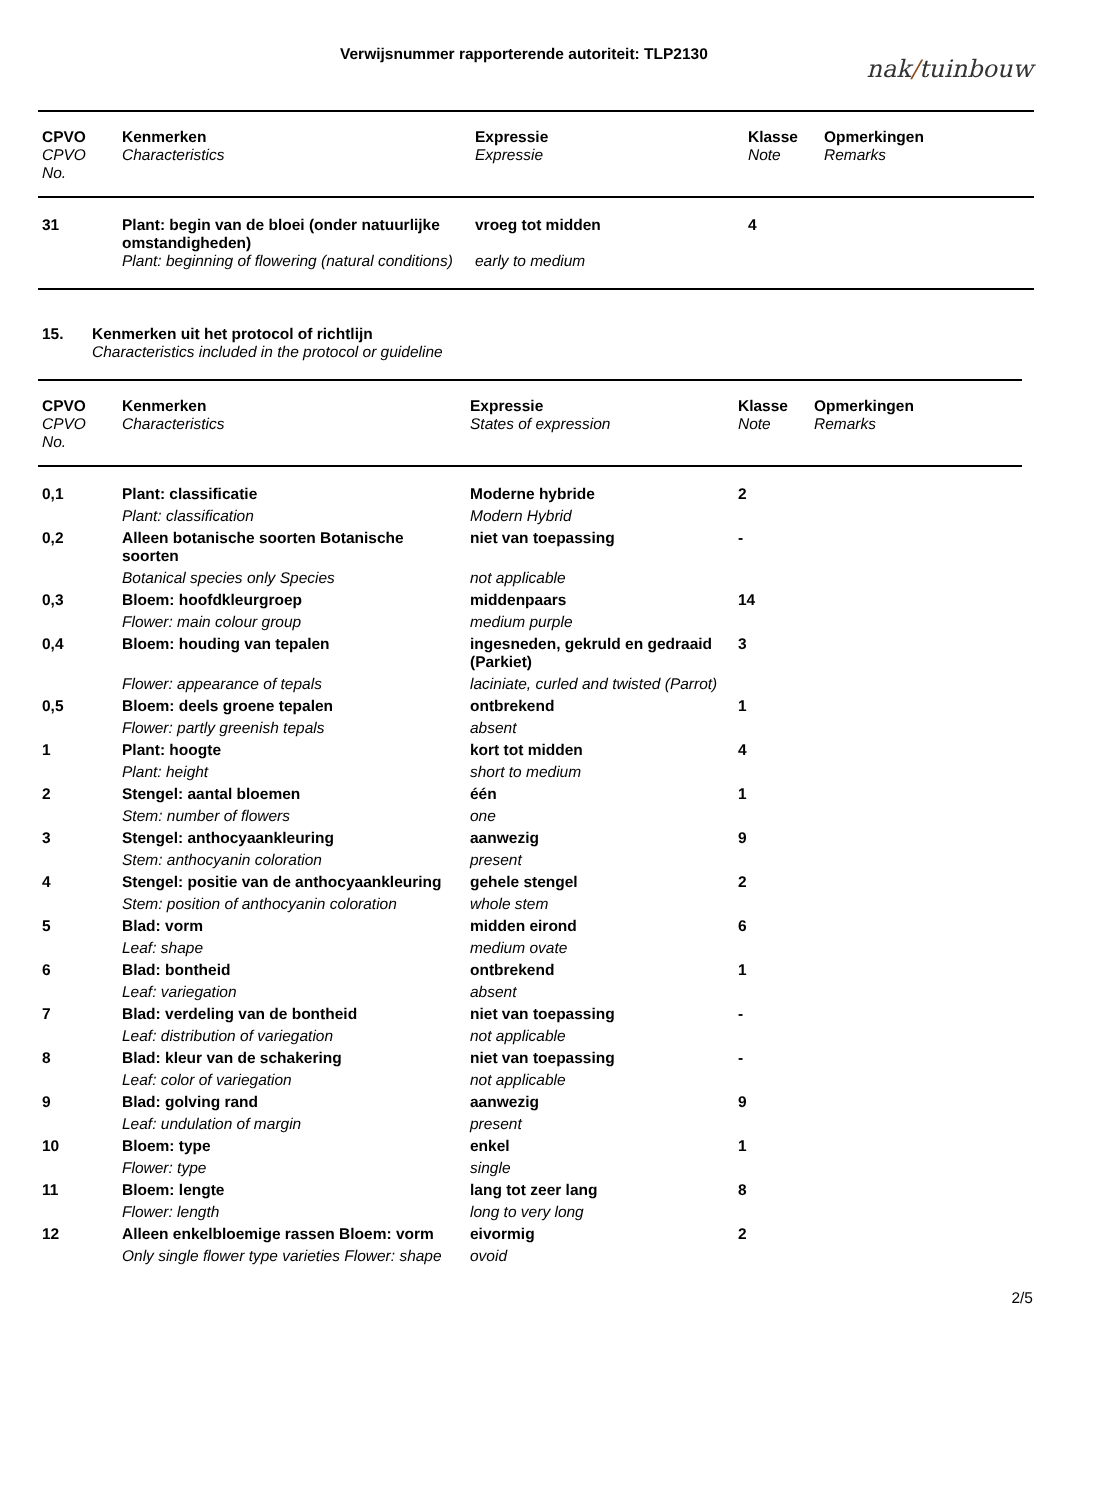Verwijsnummer rapporterende autoriteit: TLP2130
nak/tuinbouw
| CPVO | Kenmerken | Expressie | Klasse | Opmerkingen |
| --- | --- | --- | --- | --- |
| CPVO No. | Characteristics | Expressie | Note | Remarks |
| 31 | Plant: begin van de bloei (onder natuurlijke omstandigheden) | vroeg tot midden | 4 | |
| | Plant: beginning of flowering (natural conditions) | early to medium | | |
15. Kenmerken uit het protocol of richtlijn
Characteristics included in the protocol or guideline
| CPVO | Kenmerken | Expressie | Klasse | Opmerkingen |
| --- | --- | --- | --- | --- |
| CPVO No. | Characteristics | States of expression | Note | Remarks |
| 0,1 | Plant: classificatie | Moderne hybride | 2 | |
| | Plant: classification | Modern Hybrid | | |
| 0,2 | Alleen botanische soorten Botanische soorten | niet van toepassing | - | |
| | Botanical species only Species | not applicable | | |
| 0,3 | Bloem: hoofdkleurgroep | middenpaars | 14 | |
| | Flower: main colour group | medium purple | | |
| 0,4 | Bloem: houding van tepalen | ingesneden, gekruld en gedraaid (Parkiet) | 3 | |
| | Flower: appearance of tepals | laciniate, curled and twisted (Parrot) | | |
| 0,5 | Bloem: deels groene tepalen | ontbrekend | 1 | |
| | Flower: partly greenish tepals | absent | | |
| 1 | Plant: hoogte | kort tot midden | 4 | |
| | Plant: height | short to medium | | |
| 2 | Stengel: aantal bloemen | één | 1 | |
| | Stem: number of flowers | one | | |
| 3 | Stengel: anthocyaankleuring | aanwezig | 9 | |
| | Stem: anthocyanin coloration | present | | |
| 4 | Stengel: positie van de anthocyaankleuring | gehele stengel | 2 | |
| | Stem: position of anthocyanin coloration | whole stem | | |
| 5 | Blad: vorm | midden eirond | 6 | |
| | Leaf: shape | medium ovate | | |
| 6 | Blad: bontheid | ontbrekend | 1 | |
| | Leaf: variegation | absent | | |
| 7 | Blad: verdeling van de bontheid | niet van toepassing | - | |
| | Leaf: distribution of variegation | not applicable | | |
| 8 | Blad: kleur van de schakering | niet van toepassing | - | |
| | Leaf: color of variegation | not applicable | | |
| 9 | Blad: golving rand | aanwezig | 9 | |
| | Leaf: undulation of margin | present | | |
| 10 | Bloem: type | enkel | 1 | |
| | Flower: type | single | | |
| 11 | Bloem: lengte | lang tot zeer lang | 8 | |
| | Flower: length | long to very long | | |
| 12 | Alleen enkelbloemige rassen Bloem: vorm | eivormig | 2 | |
| | Only single flower type varieties Flower: shape | ovoid | | |
2/5